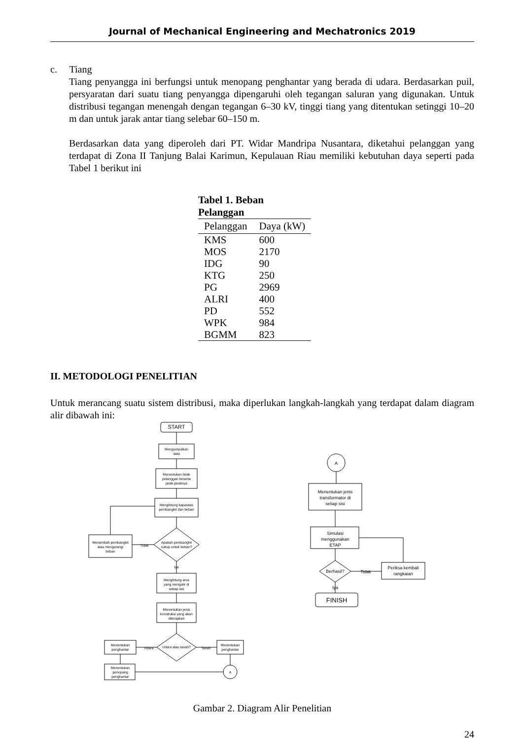Journal of Mechanical Engineering and Mechatronics 2019
c. Tiang
Tiang penyangga ini berfungsi untuk menopang penghantar yang berada di udara. Berdasarkan puil, persyaratan dari suatu tiang penyangga dipengaruhi oleh tegangan saluran yang digunakan. Untuk distribusi tegangan menengah dengan tegangan 6–30 kV, tinggi tiang yang ditentukan setinggi 10–20 m dan untuk jarak antar tiang selebar 60–150 m.
Berdasarkan data yang diperoleh dari PT. Widar Mandripa Nusantara, diketahui pelanggan yang terdapat di Zona II Tanjung Balai Karimun, Kepulauan Riau memiliki kebutuhan daya seperti pada Tabel 1 berikut ini
Tabel 1. Beban Pelanggan
| Pelanggan | Daya (kW) |
| --- | --- |
| KMS | 600 |
| MOS | 2170 |
| IDG | 90 |
| KTG | 250 |
| PG | 2969 |
| ALRI | 400 |
| PD | 552 |
| WPK | 984 |
| BGMM | 823 |
II. METODOLOGI PENELITIAN
Untuk merancang suatu sistem distribusi, maka diperlukan langkah-langkah yang terdapat dalam diagram alir dibawah ini:
START
Mengumpulkan
data
Menentukan letak
pelanggan beserta
jarak-jaraknya
Menghitung kapasitas
pembangkit dan beban
Apakah pembangkit
cukup untuk beban?
Menambah pembangkit
atau mengurangi
beban
Tidak
Iya
Menghitung arus
yang mengalir di
setiap sisi
Menentukan jenis
konstruksi yang akan
diterapkan
Udara atau tanah?
Udara
Tanah
Menentukan
penghantar
Menentukan
penghantar
Menentukan
penopang
penghantar
A
A
Menentukan jenis
transformator di
setiap sisi
Simulasi
menggunakan
ETAP
Berhasil?
Tidak
Periksa kembali
rangkaian
Iya
FINISH
Gambar 2. Diagram Alir Penelitian
24